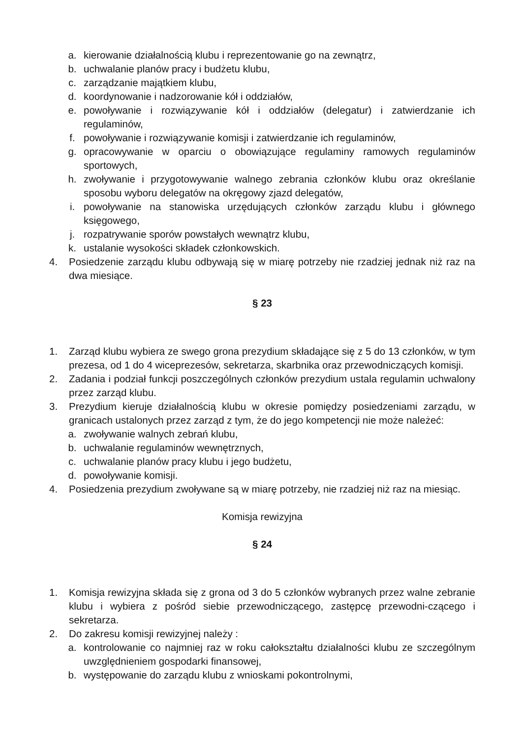a. kierowanie działalnością klubu i reprezentowanie go na zewnątrz,
b. uchwalanie planów pracy i budżetu klubu,
c. zarządzanie majątkiem klubu,
d. koordynowanie i nadzorowanie kół i oddziałów,
e. powoływanie i rozwiązywanie kół i oddziałów (delegatur) i zatwierdzanie ich regulaminów,
f. powoływanie i rozwiązywanie komisji i zatwierdzanie ich regulaminów,
g. opracowywanie w oparciu o obowiązujące regulaminy ramowych regulaminów sportowych,
h. zwoływanie i przygotowywanie walnego zebrania członków klubu oraz określanie sposobu wyboru delegatów na okręgowy zjazd delegatów,
i. powoływanie na stanowiska urzędujących członków zarządu klubu i głównego księgowego,
j. rozpatrywanie sporów powstałych wewnątrz klubu,
k. ustalanie wysokości składek członkowskich.
4. Posiedzenie zarządu klubu odbywają się w miarę potrzeby nie rzadziej jednak niż raz na dwa miesiące.
§ 23
1. Zarząd klubu wybiera ze swego grona prezydium składające się z 5 do 13 członków, w tym prezesa, od 1 do 4 wiceprezesów, sekretarza, skarbnika oraz przewodniczących komisji.
2. Zadania i podział funkcji poszczególnych członków prezydium ustala regulamin uchwalony przez zarząd klubu.
3. Prezydium kieruje działalnością klubu w okresie pomiędzy posiedzeniami zarządu, w granicach ustalonych przez zarząd z tym, że do jego kompetencji nie może należeć:
a. zwoływanie walnych zebrań klubu,
b. uchwalanie regulaminów wewnętrznych,
c. uchwalanie planów pracy klubu i jego budżetu,
d. powoływanie komisji.
4. Posiedzenia prezydium zwoływane są w miarę potrzeby, nie rzadziej niż raz na miesiąc.
Komisja rewizyjna
§ 24
1. Komisja rewizyjna składa się z grona od 3 do 5 członków wybranych przez walne zebranie klubu i wybiera z pośród siebie przewodniczącego, zastępcę przewodni-czącego i sekretarza.
2. Do zakresu komisji rewizyjnej należy :
a. kontrolowanie co najmniej raz w roku całokształtu działalności klubu ze szczególnym uwzględnieniem gospodarki finansowej,
b. występowanie do zarządu klubu z wnioskami pokontrolnymi,